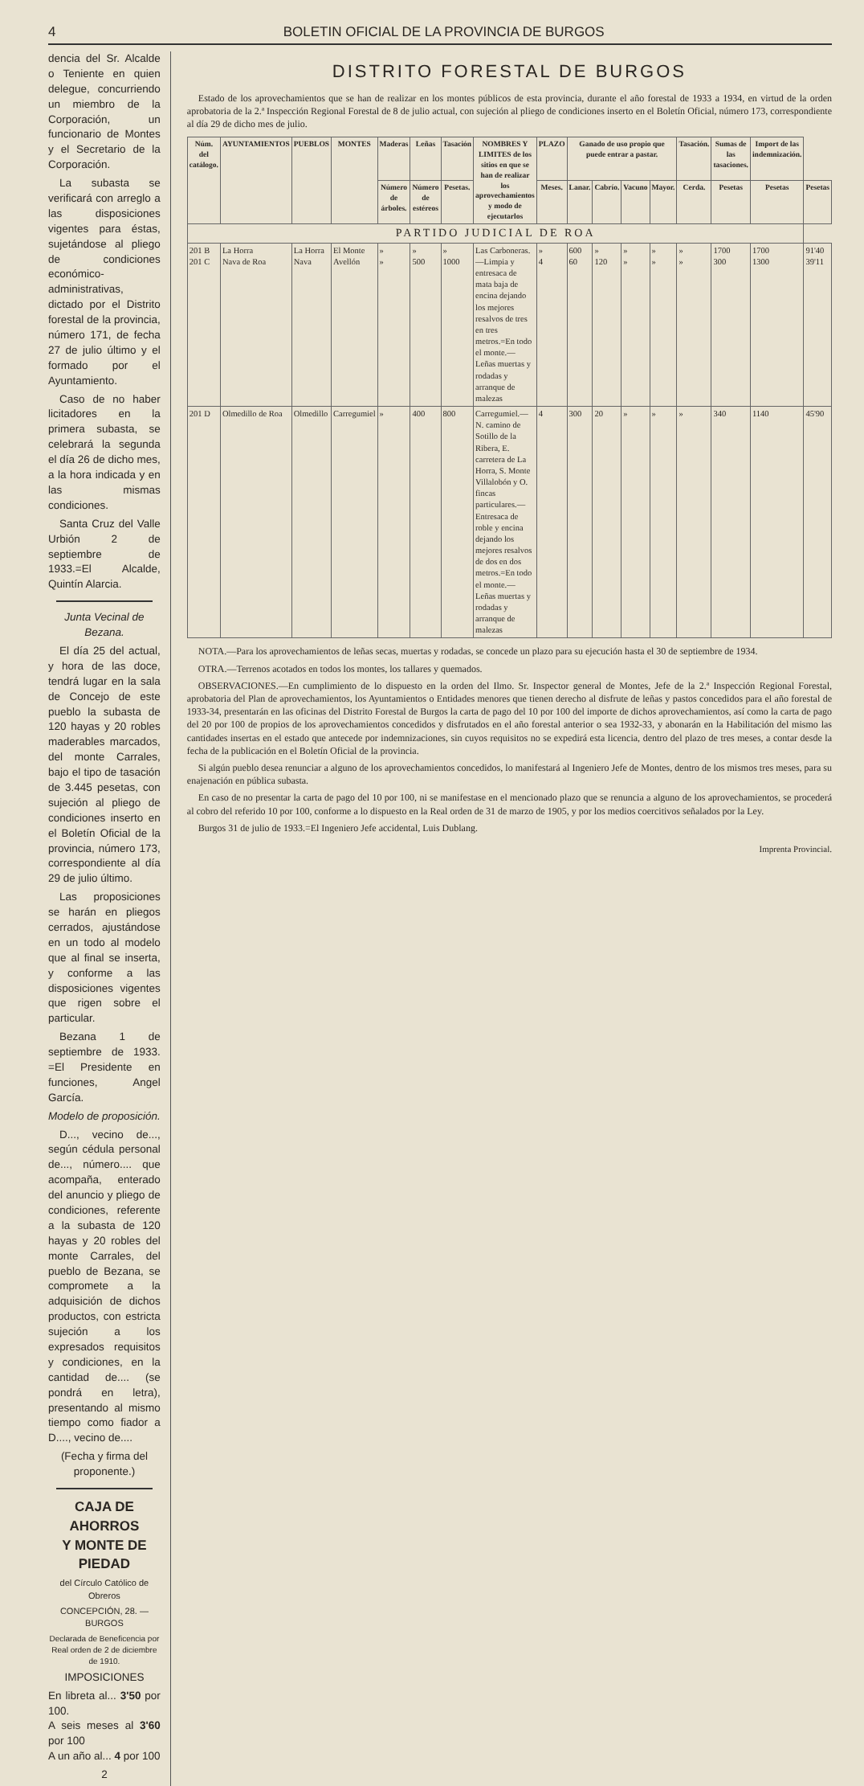4 BOLETIN OFICIAL DE LA PROVINCIA DE BURGOS
dencia del Sr. Alcalde o Teniente en quien delegue, concurriendo un miembro de la Corporación, un funcionario de Montes y el Secretario de la Corporación.
La subasta se verificará con arreglo a las disposiciones vigentes para éstas, sujetándose al pliego de condiciones económico-administrativas, dictado por el Distrito forestal de la provincia, número 171, de fecha 27 de julio último y el formado por el Ayuntamiento.
Caso de no haber licitadores en la primera subasta, se celebrará la segunda el día 26 de dicho mes, a la hora indicada y en las mismas condiciones.
Santa Cruz del Valle Urbión 2 de septiembre de 1933.=El Alcalde, Quintín Alarcia.
Junta Vecinal de Bezana.
El día 25 del actual, y hora de las doce, tendrá lugar en la sala de Concejo de este pueblo la subasta de 120 hayas y 20 robles maderables marcados, del monte Carrales, bajo el tipo de tasación de 3.445 pesetas, con sujeción al pliego de condiciones inserto en el Boletín Oficial de la provincia, número 173, correspondiente al día 29 de julio último.
Las proposiciones se harán en pliegos cerrados, ajustándose en un todo al modelo que al final se inserta, y conforme a las disposiciones vigentes que rigen sobre el particular.
Bezana 1 de septiembre de 1933. =El Presidente en funciones, Angel García.
Modelo de proposición.
D..., vecino de..., según cédula personal de..., número.... que acompaña, enterado del anuncio y pliego de condiciones, referente a la subasta de 120 hayas y 20 robles del monte Carrales, del pueblo de Bezana, se compromete a la adquisición de dichos productos, con estricta sujeción a los expresados requisitos y condiciones, en la cantidad de.... (se pondrá en letra), presentando al mismo tiempo como fiador a D...., vecino de....
(Fecha y firma del proponente.)
CAJA DE AHORROS
Y MONTE DE PIEDAD
del Círculo Católico de Obreros
CONCEPCIÓN, 28. — BURGOS
Declarada de Beneficencia por Real orden de 2 de diciembre de 1910.
IMPOSICIONES
En libreta al... 3'50 por 100.
A seis meses al 3'60 por 100
A un año al... 4 por 100
2
DISTRITO FORESTAL DE BURGOS
Estado de los aprovechamientos que se han de realizar en los montes públicos de esta provincia, durante el año forestal de 1933 a 1934, en virtud de la orden aprobatoria de la 2.ª Inspección Regional Forestal de 8 de julio actual, con sujeción al pliego de condiciones inserto en el Boletín Oficial, número 173, correspondiente al día 29 de dicho mes de julio.
| Núm. del catálogo. | AYUNTAMIENTOS | PUEBLOS | MONTES | Maderas | Leñas | Tasación | NOMBRES Y LIMITES de los sitios en que se han de realizar los aprovechamientos y modo de ejecutarlos | PLAZO | Ganado de uso propio que puede entrar a pastar. | | | | Tasación. | Sumas de las tasaciones. | Import de las indemnización. | |
| --- | --- | --- | --- | --- | --- | --- | --- | --- | --- | --- | --- | --- | --- | --- | --- | --- |
| | | | | Número de árboles. | Número de estéreos | Pesetas. | | Meses. | Lanar. | Cabrío. | Vacuno | Mayor. | Cerda. | Pesetas | Pesetas | Pesetas |
| PARTIDO JUDICIAL DE ROA | | | | | | | | | | | | | | | | |
| 201 B 201 C | La Horra Nava de Roa | La Horra Nava | El Monte Avellón | » » | » 500 | » 1000 | Las Carboneras.—Limpia y entresaca de mata baja de encina dejando los mejores resalvos de tres en tres metros.=En todo el monte.—Leñas muertas y rodadas y arranque de malezas | » 4 | 600 60 | » 120 | » » | » » | » » | 1700 300 | 1700 1300 | 91'40 39'11 |
| 201 D | Olmedillo de Roa | Olmedillo | Carregumiel | » | 400 | 800 | Carregumiel.—N. camino de Sotillo de la Ribera, E. carretera de La Horra, S. Monte Villalobón y O. fincas particulares.—Entresaca de roble y encina dejando los mejores resalvos de dos en dos metros.=En todo el monte.—Leñas muertas y rodadas y arranque de malezas | 4 | 300 | 20 | » | » | » | 340 | 1140 | 45'90 |
NOTA.—Para los aprovechamientos de leñas secas, muertas y rodadas, se concede un plazo para su ejecución hasta el 30 de septiembre de 1934.
OTRA.—Terrenos acotados en todos los montes, los tallares y quemados.
OBSERVACIONES.—En cumplimiento de lo dispuesto en la orden del Ilmo. Sr. Inspector general de Montes, Jefe de la 2.ª Inspección Regional Forestal, aprobatoria del Plan de aprovechamientos, los Ayuntamientos o Entidades menores que tienen derecho al disfrute de leñas y pastos concedidos para el año forestal de 1933-34, presentarán en las oficinas del Distrito Forestal de Burgos la carta de pago del 10 por 100 del importe de dichos aprovechamientos, así como la carta de pago del 20 por 100 de propios de los aprovechamientos concedidos y disfrutados en el año forestal anterior o sea 1932-33, y abonarán en la Habilitación del mismo las cantidades insertas en el estado que antecede por indemnizaciones, sin cuyos requisitos no se expedirá esta licencia, dentro del plazo de tres meses, a contar desde la fecha de la publicación en el Boletín Oficial de la provincia.
Si algún pueblo desea renunciar a alguno de los aprovechamientos concedidos, lo manifestará al Ingeniero Jefe de Montes, dentro de los mismos tres meses, para su enajenación en pública subasta.
En caso de no presentar la carta de pago del 10 por 100, ni se manifestase en el mencionado plazo que se renuncia a alguno de los aprovechamientos, se procederá al cobro del referido 10 por 100, conforme a lo dispuesto en la Real orden de 31 de marzo de 1905, y por los medios coercitivos señalados por la Ley.
Burgos 31 de julio de 1933.=El Ingeniero Jefe accidental, Luis Dublang.
Imprenta Provincial.